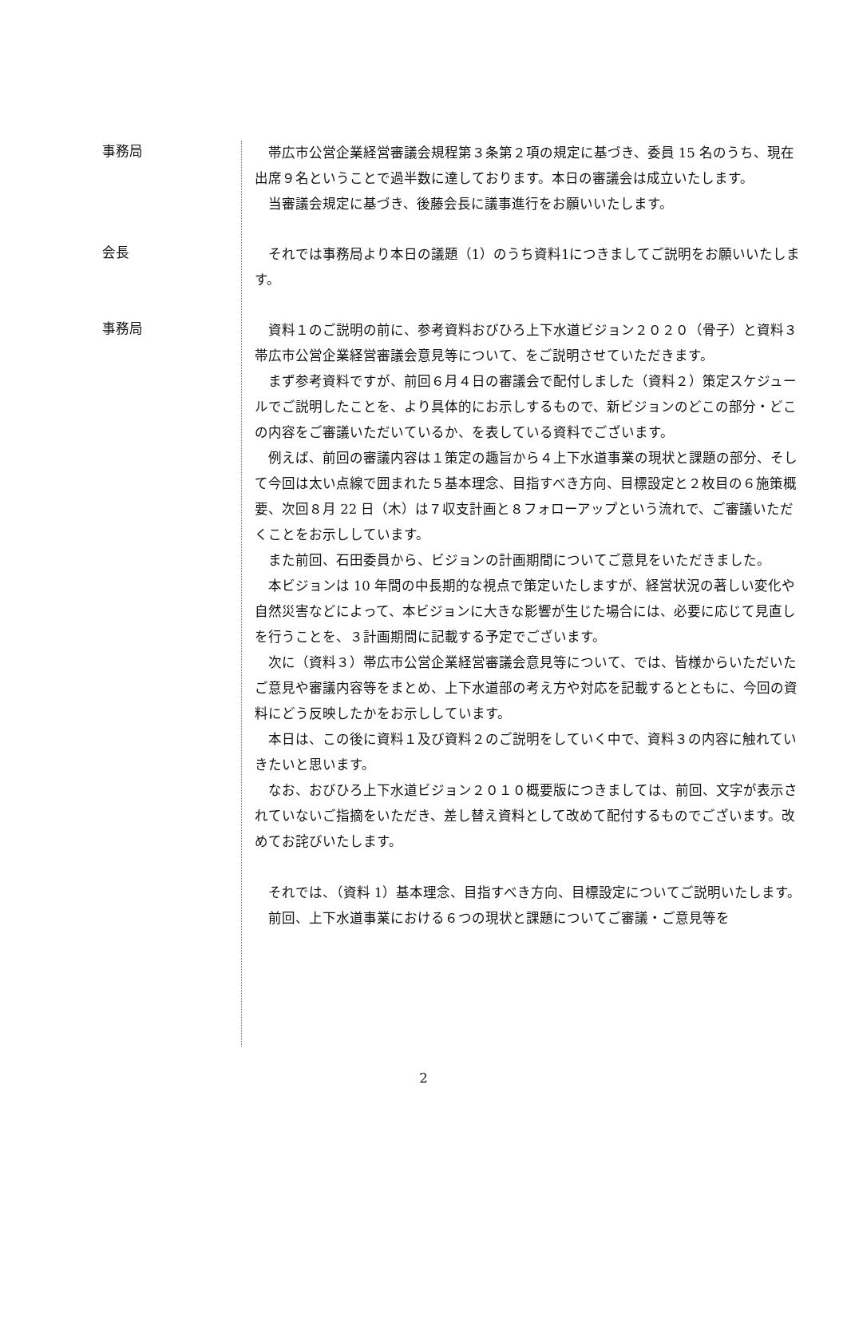事務局
帯広市公営企業経営審議会規程第３条第２項の規定に基づき、委員 15 名のうち、現在出席９名ということで過半数に達しております。本日の審議会は成立いたします。
当審議会規定に基づき、後藤会長に議事進行をお願いいたします。
会長
それでは事務局より本日の議題（1）のうち資料1につきましてご説明をお願いいたします。
事務局
資料１のご説明の前に、参考資料おびひろ上下水道ビジョン２０２０（骨子）と資料３帯広市公営企業経営審議会意見等について、をご説明させていただきます。
まず参考資料ですが、前回６月４日の審議会で配付しました（資料２）策定スケジュールでご説明したことを、より具体的にお示しするもので、新ビジョンのどこの部分・どこの内容をご審議いただいているか、を表している資料でございます。
例えば、前回の審議内容は１策定の趣旨から４上下水道事業の現状と課題の部分、そして今回は太い点線で囲まれた５基本理念、目指すべき方向、目標設定と２枚目の６施策概要、次回８月 22 日（木）は７収支計画と８フォローアップという流れで、ご審議いただくことをお示ししています。
また前回、石田委員から、ビジョンの計画期間についてご意見をいただきました。
本ビジョンは 10 年間の中長期的な視点で策定いたしますが、経営状況の著しい変化や自然災害などによって、本ビジョンに大きな影響が生じた場合には、必要に応じて見直しを行うことを、３計画期間に記載する予定でございます。
次に（資料３）帯広市公営企業経営審議会意見等について、では、皆様からいただいたご意見や審議内容等をまとめ、上下水道部の考え方や対応を記載するとともに、今回の資料にどう反映したかをお示ししています。
本日は、この後に資料１及び資料２のご説明をしていく中で、資料３の内容に触れていきたいと思います。
なお、おびひろ上下水道ビジョン２０１０概要版につきましては、前回、文字が表示されていないご指摘をいただき、差し替え資料として改めて配付するものでございます。改めてお詫びいたします。
それでは、（資料 1）基本理念、目指すべき方向、目標設定についてご説明いたします。
前回、上下水道事業における６つの現状と課題についてご審議・ご意見等を
2